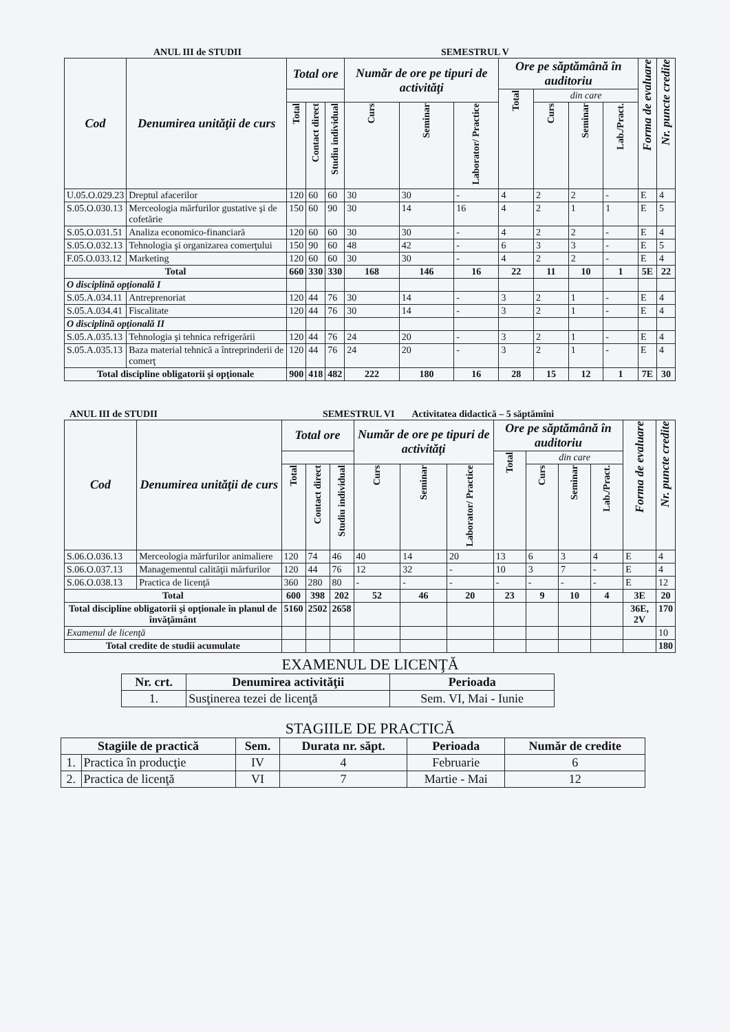ANUL III de STUDII SEMESTRUL V
| Cod | Denumirea unităţii de curs | Total ore | | | Număr de ore pe tipuri de activităţi | | | Ore pe săptămână în auditoriu | | | | Forma de evaluare | Nr. puncte credite |
| --- | --- | --- | --- | --- | --- | --- | --- | --- | --- | --- | --- | --- | --- |
| | | | | | | | | Total | din care | | | | |
| | | Total | Contact direct | Studiu individual | Curs | Seminar | Laborator/ Practice | | Curs | Seminar | Lab./Pract. | | |
| U.05.O.029.23 | Dreptul afacerilor | 120 | 60 | 60 | 30 | 30 | - | 4 | 2 | 2 | - | E | 4 |
| S.05.O.030.13 | Merceologia mărfurilor gustative şi de cofetărie | 150 | 60 | 90 | 30 | 14 | 16 | 4 | 2 | 1 | 1 | E | 5 |
| S.05.O.031.51 | Analiza economico-financiară | 120 | 60 | 60 | 30 | 30 | - | 4 | 2 | 2 | - | E | 4 |
| S.05.O.032.13 | Tehnologia şi organizarea comerţului | 150 | 90 | 60 | 48 | 42 | - | 6 | 3 | 3 | - | E | 5 |
| F.05.O.033.12 | Marketing | 120 | 60 | 60 | 30 | 30 | - | 4 | 2 | 2 | - | E | 4 |
| Total | | 660 | 330 | 330 | 168 | 146 | 16 | 22 | 11 | 10 | 1 | 5E | 22 |
| O disciplină opţională I | | | | | | | | | | | | | |
| S.05.A.034.11 | Antreprenoriat | 120 | 44 | 76 | 30 | 14 | - | 3 | 2 | 1 | - | E | 4 |
| S.05.A.034.41 | Fiscalitate | 120 | 44 | 76 | 30 | 14 | - | 3 | 2 | 1 | - | E | 4 |
| O disciplină opţională II | | | | | | | | | | | | | |
| S.05.A.035.13 | Tehnologia şi tehnica refrigerării | 120 | 44 | 76 | 24 | 20 | - | 3 | 2 | 1 | - | E | 4 |
| S.05.A.035.13 | Baza material tehnică a întreprinderii de comerţ | 120 | 44 | 76 | 24 | 20 | - | 3 | 2 | 1 | - | E | 4 |
| Total discipline obligatorii şi opţionale | | 900 | 418 | 482 | 222 | 180 | 16 | 28 | 15 | 12 | 1 | 7E | 30 |
ANUL III de STUDII SEMESTRUL VI Activitatea didactică – 5 săptămîni
| Cod | Denumirea unităţii de curs | Total ore | | | Număr de ore pe tipuri de activităţi | | | Ore pe săptămână în auditoriu | | | | Forma de evaluare | Nr. puncte credite |
| --- | --- | --- | --- | --- | --- | --- | --- | --- | --- | --- | --- | --- | --- |
| | | | | | | | | Total | din care | | | | |
| | | Total | Contact direct | Studiu individual | Curs | Seminar | Laborator/ Practice | | Curs | Seminar | Lab./Pract. | | |
| S.06.O.036.13 | Merceologia mărfurilor animaliere | 120 | 74 | 46 | 40 | 14 | 20 | 13 | 6 | 3 | 4 | E | 4 |
| S.06.O.037.13 | Managementul calităţii mărfurilor | 120 | 44 | 76 | 12 | 32 | - | 10 | 3 | 7 | - | E | 4 |
| S.06.O.038.13 | Practica de licenţă | 360 | 280 | 80 | - | - | - | - | - | - | - | E | 12 |
| Total | | 600 | 398 | 202 | 52 | 46 | 20 | 23 | 9 | 10 | 4 | 3E | 20 |
| Total discipline obligatorii şi opţionale în planul de învăţământ | | 5160 | 2502 | 2658 | | | | | | | | 36E, 2V | 170 |
| Examenul de licenţă | | | | | | | | | | | | | 10 |
| Total credite de studii acumulate | | | | | | | | | | | | | 180 |
EXAMENUL DE LICENŢĂ
| Nr. crt. | Denumirea activităţii | Perioada |
| --- | --- | --- |
| 1. | Susţinerea tezei de licenţă | Sem. VI, Mai - Iunie |
STAGIILE DE PRACTICĂ
| Stagiile de practică | | Sem. | Durata nr. săpt. | Perioada | Număr de credite |
| --- | --- | --- | --- | --- | --- |
| 1. | Practica în producţie | IV | 4 | Februarie | 6 |
| 2. | Practica de licenţă | VI | 7 | Martie - Mai | 12 |